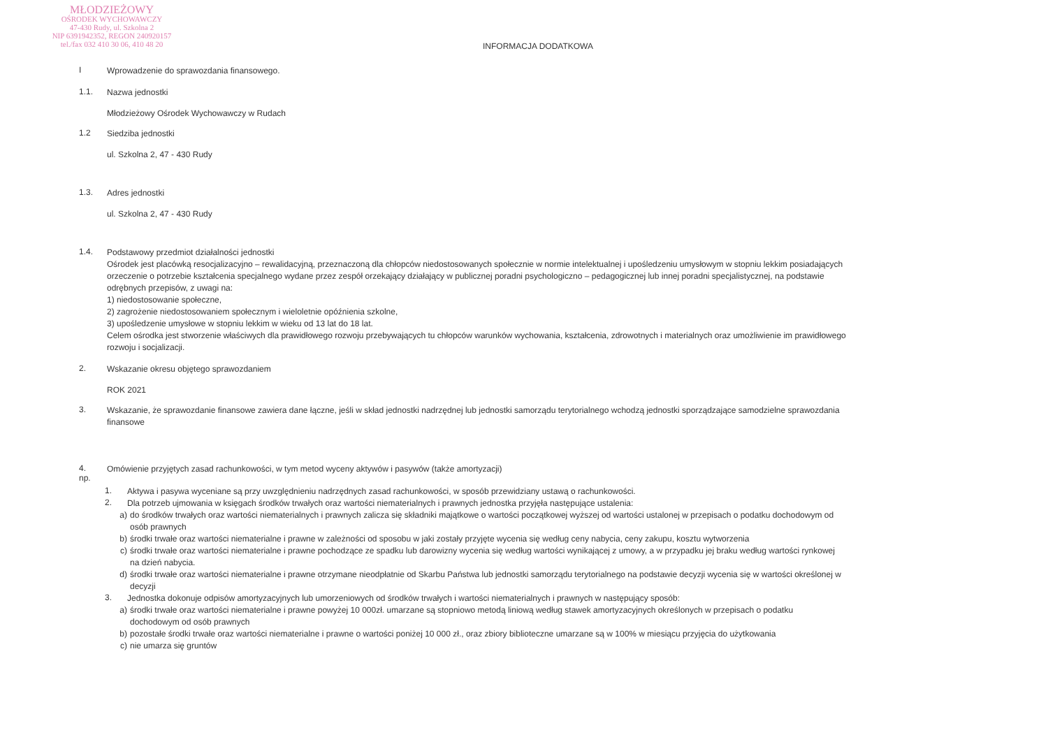MŁODZIEŻOWY
OŚRODEK WYCHOWAWCZY
47-430 Rudy, ul. Szkolna 2
NIP 6391942352, REGON 240920157
tel./fax 032 410 30 06, 410 48 20
INFORMACJA DODATKOWA
I
Wprowadzenie do sprawozdania finansowego.
1.1.
Nazwa jednostki
Młodzieżowy Ośrodek Wychowawczy w Rudach
1.2
Siedziba jednostki
ul. Szkolna 2, 47 - 430 Rudy
1.3.
Adres jednostki
ul. Szkolna 2, 47 - 430 Rudy
1.4.
Podstawowy przedmiot działalności jednostki
Ośrodek jest placówką resocjalizacyjno – rewalidacyjną, przeznaczoną dla chłopców niedostosowanych społecznie w normie intelektualnej i upośledzeniu umysłowym w stopniu lekkim posiadających orzeczenie o potrzebie kształcenia specjalnego wydane przez zespół orzekający działający w publicznej poradni psychologiczno – pedagogicznej lub innej poradni specjalistycznej, na podstawie odrębnych przepisów, z uwagi na:
1) niedostosowanie społeczne,
2) zagrożenie niedostosowaniem społecznym i wieloletnie opóźnienia szkolne,
3) upośledzenie umysłowe w stopniu lekkim w wieku od 13 lat do 18 lat.
Celem ośrodka jest stworzenie właściwych dla prawidłowego rozwoju przebywających tu chłopców warunków wychowania, kształcenia, zdrowotnych i materialnych oraz umożliwienie im prawidłowego rozwoju i socjalizacji.
2.
Wskazanie okresu objętego sprawozdaniem
ROK 2021
3.
Wskazanie, że sprawozdanie finansowe zawiera dane łączne, jeśli w skład jednostki nadrzędnej lub jednostki samorządu terytorialnego wchodzą jednostki sporządzające samodzielne sprawozdania finansowe
4.
np.
Omówienie przyjętych zasad rachunkowości, w tym metod wyceny aktywów i pasywów (także amortyzacji)
1.
Aktywa i pasywa wyceniane są przy uwzględnieniu nadrzędnych zasad rachunkowości, w sposób przewidziany ustawą o rachunkowości.
2.
Dla potrzeb ujmowania w księgach środków trwałych oraz wartości niematerialnych i prawnych jednostka przyjęła następujące ustalenia:
a)
do środków trwałych oraz wartości niematerialnych i prawnych zalicza się składniki majątkowe o wartości początkowej wyższej od wartości ustalonej w przepisach o podatku dochodowym od osób prawnych
b)
środki trwałe oraz wartości niematerialne i prawne w zależności od sposobu w jaki zostały przyjęte wycenia się według ceny nabycia, ceny zakupu, kosztu wytworzenia
c)
środki trwałe oraz wartości niematerialne i prawne pochodzące ze spadku lub darowizny wycenia się według wartości wynikającej z umowy, a w przypadku jej braku według wartości rynkowej na dzień nabycia.
d)
środki trwałe oraz wartości niematerialne i prawne otrzymane nieodpłatnie od Skarbu Państwa lub jednostki samorządu terytorialnego na podstawie decyzji wycenia się w wartości określonej w decyzji
3.
Jednostka dokonuje odpisów amortyzacyjnych lub umorzeniowych od środków trwałych i wartości niematerialnych i prawnych w następujący sposób:
a)
środki trwałe oraz wartości niematerialne i prawne powyżej 10 000zł. umarzane są stopniowo metodą liniową według stawek amortyzacyjnych określonych w przepisach o podatku dochodowym od osób prawnych
b)
pozostałe środki trwałe oraz wartości niematerialne i prawne o wartości poniżej 10 000 zł., oraz zbiory biblioteczne umarzane są w 100% w miesiącu przyjęcia do użytkowania
c)
nie umarza się gruntów